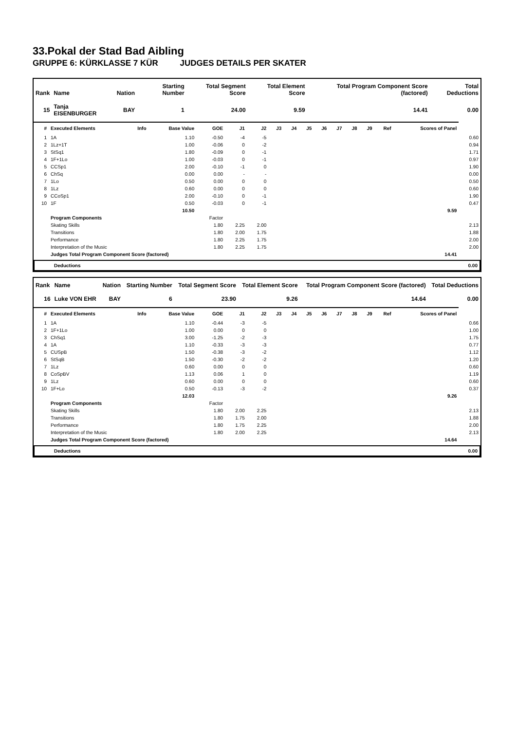33.Pokal der Stad Bad Aibling
GRUPPE 6: KÜRKLASSE 7 KÜR JUDGES DETAILS PER SKATER
| Rank | Name | Nation | Starting Number | Total Segment Score | Total Element Score | Total Program Component Score (factored) | Total Deductions |
| --- | --- | --- | --- | --- | --- | --- | --- |
| 15 | Tanja EISENBURGER | BAY | 1 | 24.00 | 9.59 | 14.41 | 0.00 |
| # | Executed Elements | Info | Base Value | GOE | J1 | J2 | J3 | J4 | J5 | J6 | J7 | J8 | J9 | Ref | Scores of Panel | |
| --- | --- | --- | --- | --- | --- | --- | --- | --- | --- | --- | --- | --- | --- | --- | --- | --- |
| 1 | 1A | | 1.10 | -0.50 | -4 | -5 | | | | | | | | | | 0.60 |
| 2 | 1Lz+1T | | 1.00 | -0.06 | 0 | -2 | | | | | | | | | | 0.94 |
| 3 | StSq1 | | 1.80 | -0.09 | 0 | -1 | | | | | | | | | | 1.71 |
| 4 | 1F+1Lo | | 1.00 | -0.03 | 0 | -1 | | | | | | | | | | 0.97 |
| 5 | CCSp1 | | 2.00 | -0.10 | -1 | 0 | | | | | | | | | | 1.90 |
| 6 | ChSq | | 0.00 | 0.00 | - | - | | | | | | | | | | 0.00 |
| 7 | 1Lo | | 0.50 | 0.00 | 0 | 0 | | | | | | | | | | 0.50 |
| 8 | 1Lz | | 0.60 | 0.00 | 0 | 0 | | | | | | | | | | 0.60 |
| 9 | CCoSp1 | | 2.00 | -0.10 | 0 | -1 | | | | | | | | | | 1.90 |
| 10 | 1F | | 0.50 | -0.03 | 0 | -1 | | | | | | | | | | 0.47 |
| | | | 10.50 | | | | | | | | | | | | 9.59 | |
| | Program Components | | | Factor | | | | | | | | | | | | |
| | Skating Skills | | | 1.80 | 2.25 | 2.00 | | | | | | | | | | 2.13 |
| | Transitions | | | 1.80 | 2.00 | 1.75 | | | | | | | | | | 1.88 |
| | Performance | | | 1.80 | 2.25 | 1.75 | | | | | | | | | | 2.00 |
| | Interpretation of the Music | | | 1.80 | 2.25 | 1.75 | | | | | | | | | | 2.00 |
| | Judges Total Program Component Score (factored) | | | | | | | | | | | | | | 14.41 | |
Deductions 0.00
| Rank | Name | Nation | Starting Number | Total Segment Score | Total Element Score | Total Program Component Score (factored) | Total Deductions |
| --- | --- | --- | --- | --- | --- | --- | --- |
| 16 | Luke VON EHR | BAY | 6 | 23.90 | 9.26 | 14.64 | 0.00 |
| # | Executed Elements | Info | Base Value | GOE | J1 | J2 | J3 | J4 | J5 | J6 | J7 | J8 | J9 | Ref | Scores of Panel | |
| --- | --- | --- | --- | --- | --- | --- | --- | --- | --- | --- | --- | --- | --- | --- | --- | --- |
| 1 | 1A | | 1.10 | -0.44 | -3 | -5 | | | | | | | | | | 0.66 |
| 2 | 1F+1Lo | | 1.00 | 0.00 | 0 | 0 | | | | | | | | | | 1.00 |
| 3 | ChSq1 | | 3.00 | -1.25 | -2 | -3 | | | | | | | | | | 1.75 |
| 4 | 1A | | 1.10 | -0.33 | -3 | -3 | | | | | | | | | | 0.77 |
| 5 | CUSpB | | 1.50 | -0.38 | -3 | -2 | | | | | | | | | | 1.12 |
| 6 | StSqB | | 1.50 | -0.30 | -2 | -2 | | | | | | | | | | 1.20 |
| 7 | 1Lz | | 0.60 | 0.00 | 0 | 0 | | | | | | | | | | 0.60 |
| 8 | CoSpBV | | 1.13 | 0.06 | 1 | 0 | | | | | | | | | | 1.19 |
| 9 | 1Lz | | 0.60 | 0.00 | 0 | 0 | | | | | | | | | | 0.60 |
| 10 | 1F+Lo | | 0.50 | -0.13 | -3 | -2 | | | | | | | | | | 0.37 |
| | | | 12.03 | | | | | | | | | | | | 9.26 | |
| | Program Components | | | Factor | | | | | | | | | | | | |
| | Skating Skills | | | 1.80 | 2.00 | 2.25 | | | | | | | | | | 2.13 |
| | Transitions | | | 1.80 | 1.75 | 2.00 | | | | | | | | | | 1.88 |
| | Performance | | | 1.80 | 1.75 | 2.25 | | | | | | | | | | 2.00 |
| | Interpretation of the Music | | | 1.80 | 2.00 | 2.25 | | | | | | | | | | 2.13 |
| | Judges Total Program Component Score (factored) | | | | | | | | | | | | | | 14.64 | |
Deductions 0.00